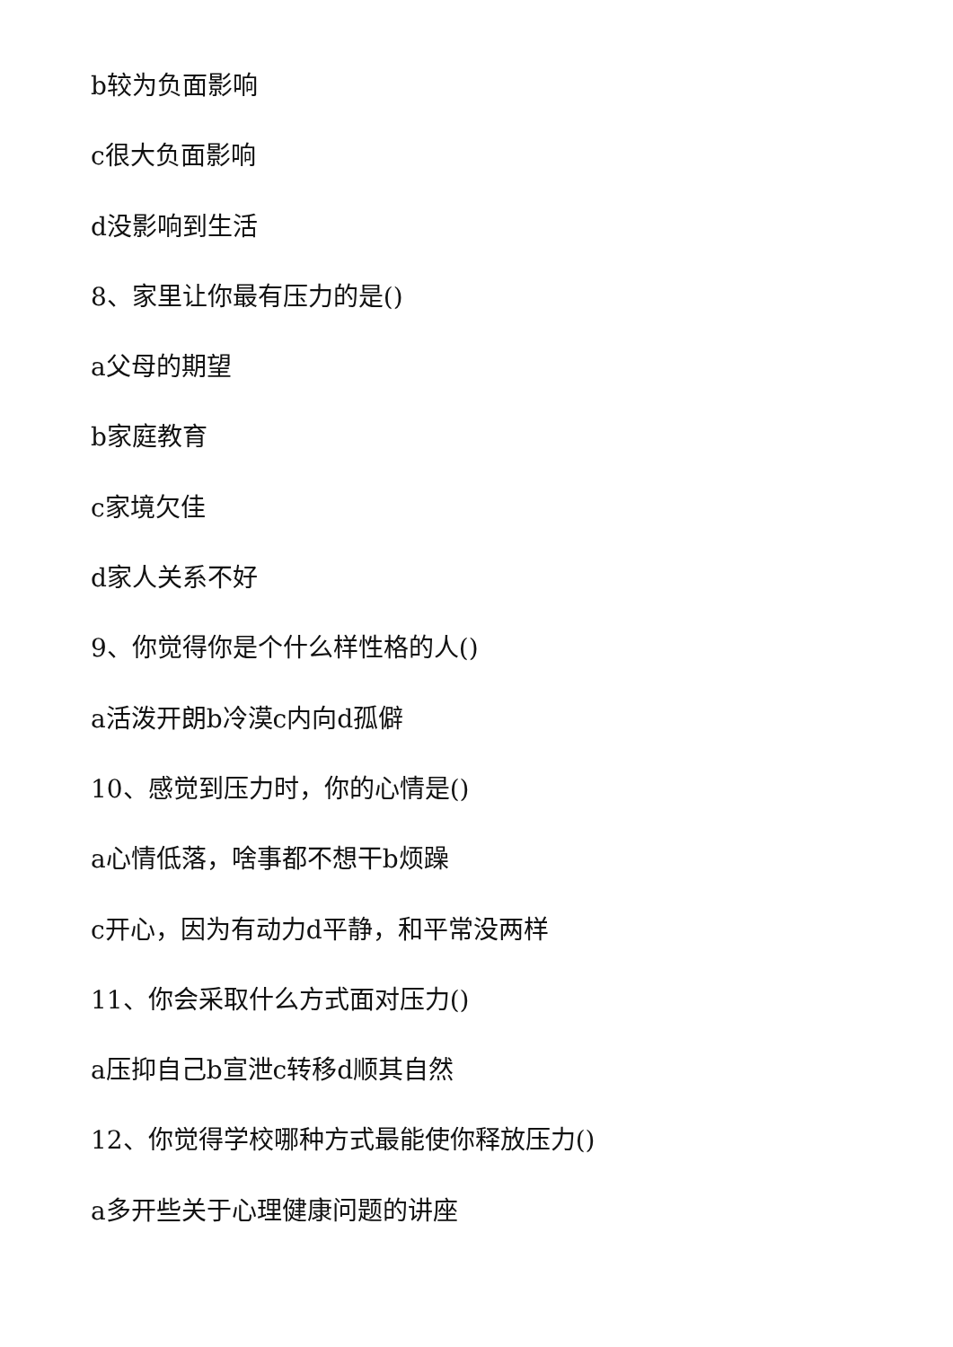b较为负面影响
c很大负面影响
d没影响到生活
8、家里让你最有压力的是()
a父母的期望
b家庭教育
c家境欠佳
d家人关系不好
9、你觉得你是个什么样性格的人()
a活泼开朗b冷漠c内向d孤僻
10、感觉到压力时，你的心情是()
a心情低落，啥事都不想干b烦躁
c开心，因为有动力d平静，和平常没两样
11、你会采取什么方式面对压力()
a压抑自己b宣泄c转移d顺其自然
12、你觉得学校哪种方式最能使你释放压力()
a多开些关于心理健康问题的讲座